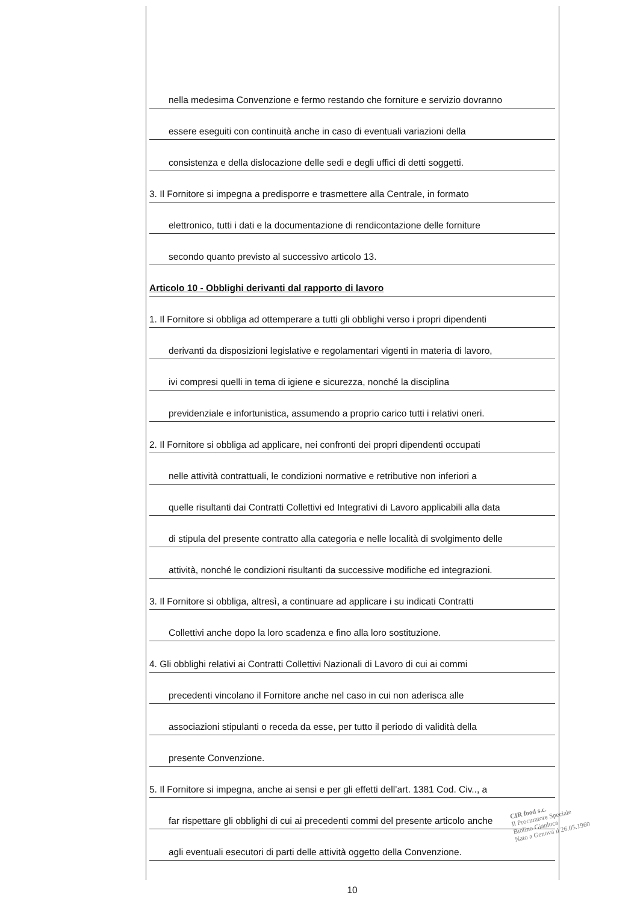nella medesima Convenzione e fermo restando che forniture e servizio dovranno
essere eseguiti con continuità anche in caso di eventuali variazioni della
consistenza e della dislocazione delle sedi e degli uffici di detti soggetti.
3. Il Fornitore si impegna a predisporre e trasmettere alla Centrale, in formato
elettronico, tutti i dati e la documentazione di rendicontazione delle forniture
secondo quanto previsto al successivo articolo 13.
Articolo 10 - Obblighi derivanti dal rapporto di lavoro
1. Il Fornitore si obbliga ad ottemperare a tutti gli obblighi verso i propri dipendenti
derivanti da disposizioni legislative e regolamentari vigenti in materia di lavoro,
ivi compresi quelli in tema di igiene e sicurezza, nonché la disciplina
previdenziale e infortunistica, assumendo a proprio carico tutti i relativi oneri.
2. Il Fornitore si obbliga ad applicare, nei confronti dei propri dipendenti occupati
nelle attività contrattuali, le condizioni normative e retributive non inferiori a
quelle risultanti dai Contratti Collettivi ed Integrativi di Lavoro applicabili alla data
di stipula del presente contratto alla categoria e nelle località di svolgimento delle
attività, nonché le condizioni risultanti da successive modifiche ed integrazioni.
3. Il Fornitore si obbliga, altresì, a continuare ad applicare i su indicati Contratti
Collettivi anche dopo la loro scadenza e fino alla loro sostituzione.
4. Gli obblighi relativi ai Contratti Collettivi Nazionali di Lavoro di cui ai commi
precedenti vincolano il Fornitore anche nel caso in cui non aderisca alle
associazioni stipulanti o receda da esse, per tutto il periodo di validità della
presente Convenzione.
5. Il Fornitore si impegna, anche ai sensi e per gli effetti dell’art. 1381 Cod. Civ.., a
far rispettare gli obblighi di cui ai precedenti commi del presente articolo anche
agli eventuali esecutori di parti delle attività oggetto della Convenzione.
10
CIR food s.c.
Il Procuratore Speciale
Biolino Gianluca
Nato a Genova il 26.05.1960